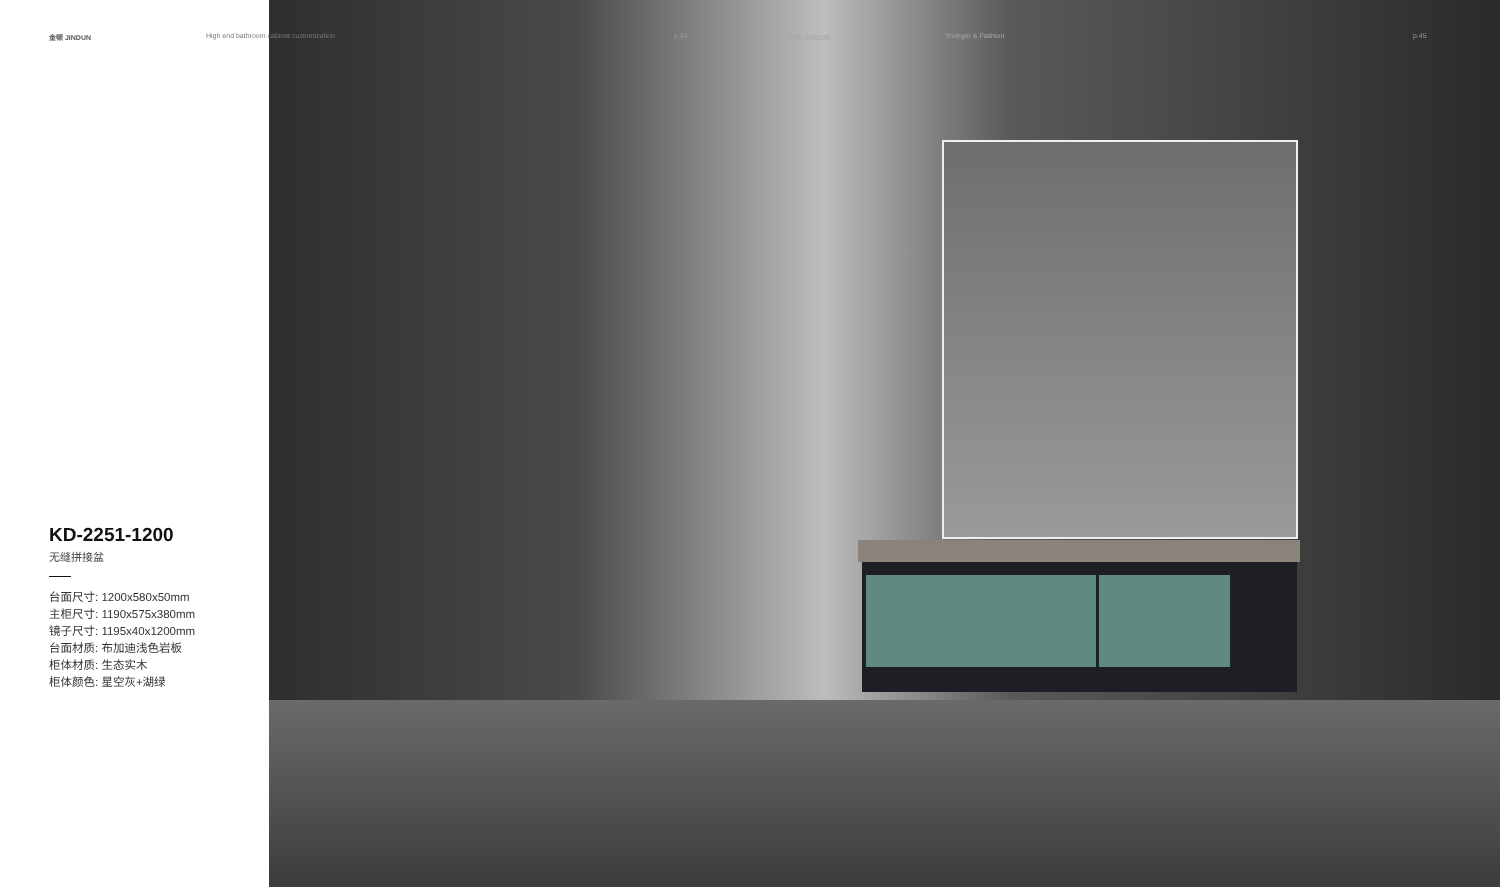金顿 JINDUN High end bathroom cabinet customization p.44 金顿 JINDUN Younger & Fashion p.45
KD-2251-1200
无缝拼接盆
台面尺寸: 1200x580x50mm
主柜尺寸: 1190x575x380mm
镜子尺寸: 1195x40x1200mm
台面材质: 布加迪浅色岩板
柜体材质: 生态实木
柜体颜色: 星空灰+湖绿